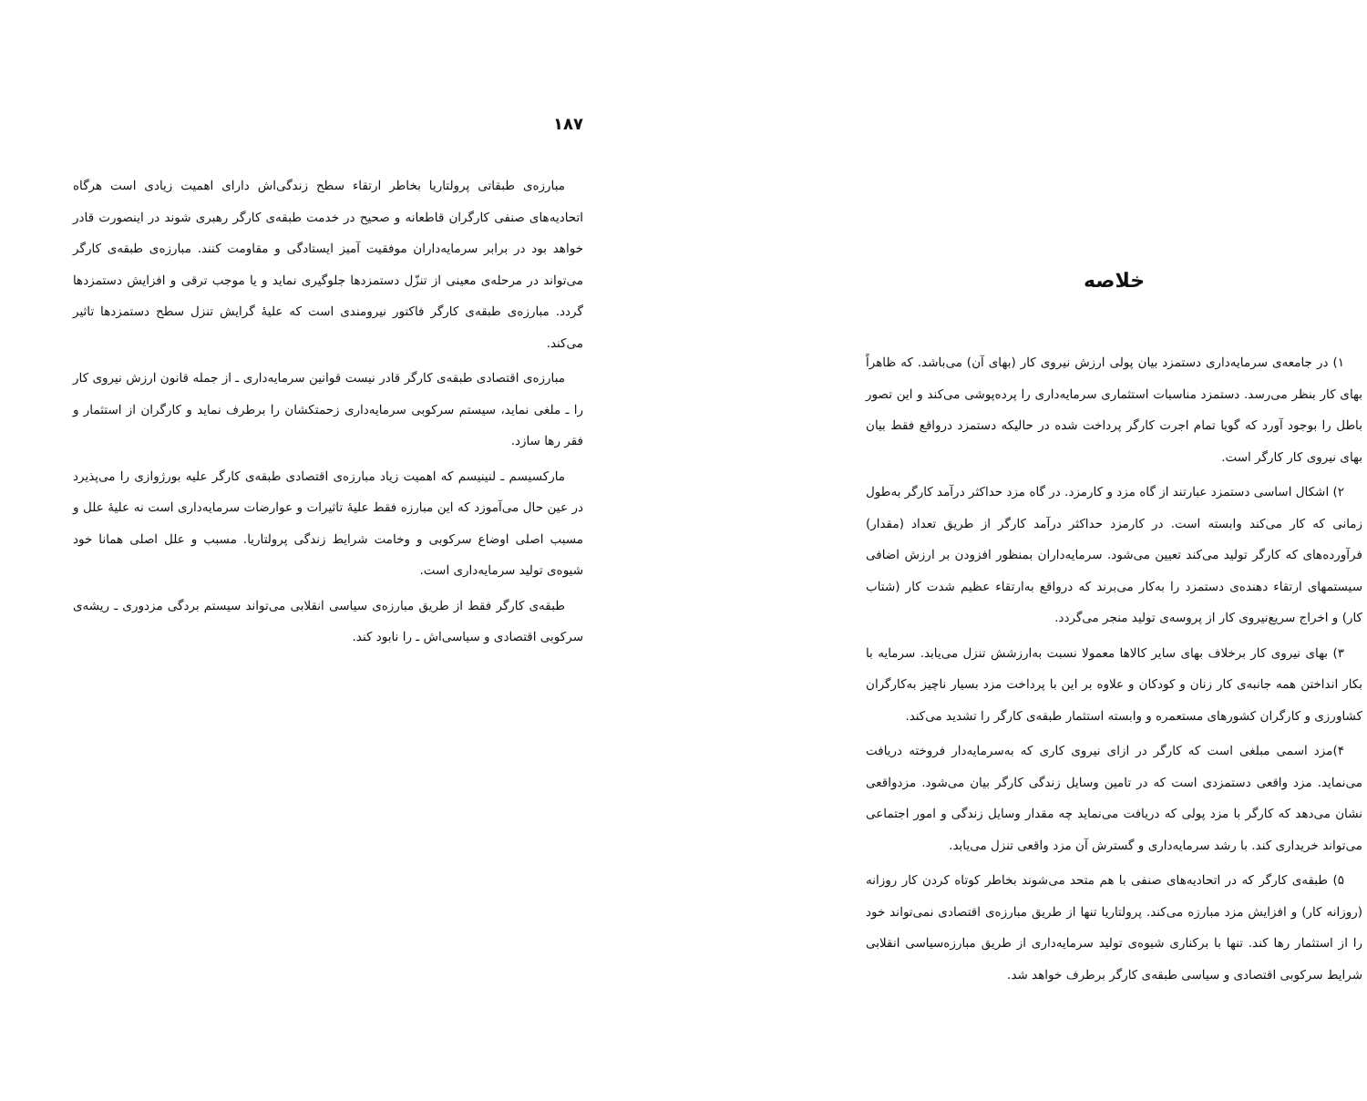۱۸۷
مبارزه‌ی طبقاتی پرولتاریا بخاطر ارتقاء سطح زندگی‌اش دارای اهمیت زیادی است هرگاه اتحادیه‌های صنفی کارگران قاطعانه و صحیح در خدمت طبقه‌ی کارگر رهبری شوند در اینصورت قادر خواهد بود در برابر سرمایه‌داران موفقیت آمیز ایستادگی و مقاومت کنند. مبارزه‌ی طبقه‌ی کارگر می‌تواند در مرحله‌ی معینی از تنزّل دستمزدها جلوگیری نماید و یا موجب ترقی و افزایش دستمزدها گردد. مبارزه‌ی طبقه‌ی کارگر فاکتور نیرومندی است که علیهٔ گرایش تنزل سطح دستمزدها تاثیر می‌کند.
مبارزه‌ی اقتصادی طبقه‌ی کارگر قادر نیست قوانین سرمایه‌داری ـ از جمله قانون ارزش نیروی کار را ـ ملغی نماید، سیستم سرکوبی سرمایه‌داری زحمتکشان را برطرف نماید و کارگران از استثمار و فقر رها سازد.
مارکسیسم ـ لنینیسم که اهمیت زیاد مبارزه‌ی اقتصادی طبقه‌ی کارگر علیه بورژوازی را می‌پذیرد در عین حال می‌آموزد که این مبارزه فقط علیهٔ تاثیرات و عوارضات سرمایه‌داری است نه علیهٔ علل و مسبب اصلی اوضاع سرکوبی و وخامت شرایط زندگی پرولتاریا. مسبب و علل اصلی همانا خود شیوه‌ی تولید سرمایه‌داری است.
طبقه‌ی کارگر فقط از طریق مبارزه‌ی سیاسی انقلابی می‌تواند سیستم بردگی مزدوری ـ ریشه‌ی سرکوبی اقتصادی و سیاسی‌اش ـ را نابود کند.
خلاصه
۱) در جامعه‌ی سرمایه‌داری دستمزد بیان پولی ارزش نیروی کار (بهای آن) می‌باشد. که ظاهراً بهای کار بنظر می‌رسد. دستمزد مناسبات استثماری سرمایه‌داری را پرده‌پوشی می‌کند و این تصور باطل را بوجود آورد که گویا تمام اجرت کارگر پرداخت شده در حالیکه دستمزد درواقع فقط بیان بهای نیروی کار کارگر است.
۲) اشکال اساسی دستمزد عبارتند از گاه مزد و کارمزد. در گاه مزد حداکثر درآمد کارگر به‌طول زمانی که کار می‌کند وابسته است. در کارمزد حداکثر درآمد کارگر از طریق تعداد (مقدار) فرآورده‌های که کارگر تولید می‌کند تعیین می‌شود. سرمایه‌داران بمنظور افزودن بر ارزش اضافی سیستمهای ارتقاء دهنده‌ی دستمزد را به‌کار می‌برند که درواقع به‌ارتقاء عظیم شدت کار (شتاب کار) و اخراج سریع‌نیروی کار از پروسه‌ی تولید منجر می‌گردد.
۳) بهای نیروی کار برخلاف بهای سایر کالاها معمولا نسبت به‌ارزشش تنزل می‌یابد. سرمایه با بکار انداختن همه جانبه‌ی کار زنان و کودکان و علاوه بر این با پرداخت مزد بسیار ناچیز به‌کارگران کشاورزی و کارگران کشورهای مستعمره و وابسته استثمار طبقه‌ی کارگر را تشدید می‌کند.
۴)مزد اسمی مبلغی است که کارگر در ازای نیروی کاری که به‌سرمایه‌دار فروخته دریافت می‌نماید. مزد واقعی دستمزدی است که در تامین وسایل زندگی کارگر بیان می‌شود. مزدواقعی نشان می‌دهد که کارگر با مزد پولی که دریافت می‌نماید چه مقدار وسایل زندگی و امور اجتماعی می‌تواند خریداری کند. با رشد سرمایه‌داری و گسترش آن مزد واقعی تنزل می‌یابد.
۵) طبقه‌ی کارگر که در اتحادیه‌های صنفی با هم متحد می‌شوند بخاطر کوتاه کردن کار روزانه (روزانه کار) و افزایش مزد مبارزه می‌کند. پرولتاریا تنها از طریق مبارزه‌ی اقتصادی نمی‌تواند خود را از استثمار رها کند. تنها با برکناری شیوه‌ی تولید سرمایه‌داری از طریق مبارزه‌سیاسی انقلابی شرایط سرکوبی اقتصادی و سیاسی طبقه‌ی کارگر برطرف خواهد شد.